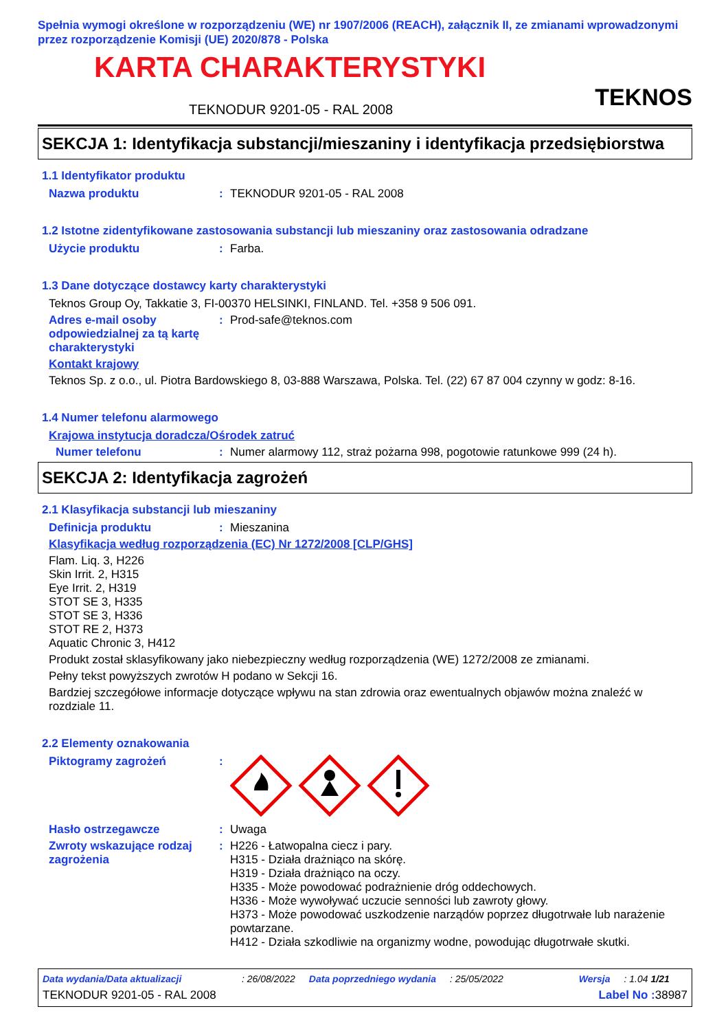Spełnia wymogi określone w rozporządzeniu (WE) nr 1907/2006 (REACH), załącznik II, ze zmianami wprowadzonymi przez rozporządzenie Komisji (UE) 2020/878 - Polska
KARTA CHARAKTERYSTYKI
TEKNODUR 9201-05 - RAL 2008 TEKNOS
SEKCJA 1: Identyfikacja substancji/mieszaniny i identyfikacja przedsiębiorstwa
1.1 Identyfikator produktu
Nazwa produktu: TEKNODUR 9201-05 - RAL 2008
1.2 Istotne zidentyfikowane zastosowania substancji lub mieszaniny oraz zastosowania odradzane
Użycie produktu: Farba.
1.3 Dane dotyczące dostawcy karty charakterystyki
Teknos Group Oy, Takkatie 3, FI-00370 HELSINKI, FINLAND. Tel. +358 9 506 091.
Adres e-mail osoby odpowiedzialnej za tą kartę charakterystyki: Prod-safe@teknos.com
Kontakt krajowy
Teknos Sp. z o.o., ul. Piotra Bardowskiego 8, 03-888 Warszawa, Polska. Tel. (22) 67 87 004 czynny w godz: 8-16.
1.4 Numer telefonu alarmowego
Krajowa instytucja doradcza/Ośrodek zatruć
Numer telefonu: Numer alarmowy 112, straż pożarna 998, pogotowie ratunkowe 999 (24 h).
SEKCJA 2: Identyfikacja zagrożeń
2.1 Klasyfikacja substancji lub mieszaniny
Definicja produktu: Mieszanina
Klasyfikacja według rozporządzenia (EC) Nr 1272/2008 [CLP/GHS]
Flam. Liq. 3, H226
Skin Irrit. 2, H315
Eye Irrit. 2, H319
STOT SE 3, H335
STOT SE 3, H336
STOT RE 2, H373
Aquatic Chronic 3, H412
Produkt został sklasyfikowany jako niebezpieczny według rozporządzenia (WE) 1272/2008 ze zmianami.
Pełny tekst powyższych zwrotów H podano w Sekcji 16.
Bardziej szczegółowe informacje dotyczące wpływu na stan zdrowia oraz ewentualnych objawów można znaleźć w rozdziale 11.
2.2 Elementy oznakowania
Piktogramy zagrożeń:
Hasło ostrzegawcze: Uwaga
Zwroty wskazujące rodzaj zagrożenia: H226 - Łatwopalna ciecz i pary.
H315 - Działa drażniąco na skórę.
H319 - Działa drażniąco na oczy.
H335 - Może powodować podrażnienie dróg oddechowych.
H336 - Może wywoływać uczucie senności lub zawroty głowy.
H373 - Może powodować uszkodzenie narządów poprzez długotrwałe lub narażenie powtarzane.
H412 - Działa szkodliwie na organizmy wodne, powodując długotrwałe skutki.
Data wydania/Data aktualizacji: 26/08/2022 Data poprzedniego wydania: 25/05/2022 Wersja: 1.04 1/21
TEKNODUR 9201-05 - RAL 2008 Label No : 38987